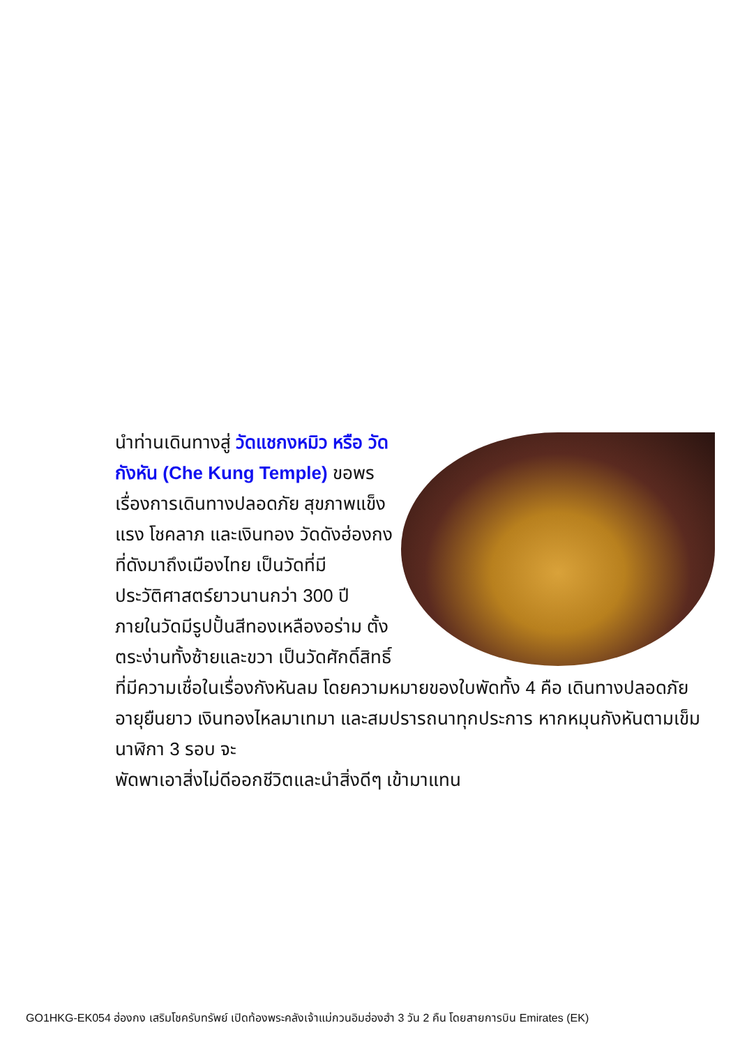นำท่านเดินทางสู่ วัดแชกงหมิว หรือ วัดกังหัน (Che Kung Temple) ขอพรเรื่องการเดินทางปลอดภัย สุขภาพแข็งแรง โชคลาภ และเงินทอง วัดดังฮ่องกงที่ดังมาถึงเมืองไทย เป็นวัดที่มีประวัติศาสตร์ยาวนานกว่า 300 ปี ภายในวัดมีรูปปั้นสีทองเหลืองอร่าม ตั้งตระง่านทั้งซ้ายและขวา เป็นวัดศักดิ์สิทธิ์ที่มีความเชื่อในเรื่องกังหันลม โดยความหมายของใบพัดทั้ง 4 คือ เดินทางปลอดภัย อายุยืนยาว เงินทองไหลมาเทมา และสมปรารถนาทุกประการ หากหมุนกังหันตามเข็มนาฬิกา 3 รอบ จะ
พัดพาเอาสิ่งไม่ดีออกชีวิตและนำสิ่งดีๆ เข้ามาแทน
GO1HKG-EK054 ฮ่องกง เสริมโชครับทรัพย์ เปิดท้องพระคลังเจ้าแม่กวนอิมฮ่องฮำ 3 วัน 2 คืน โดยสายการบิน Emirates (EK)